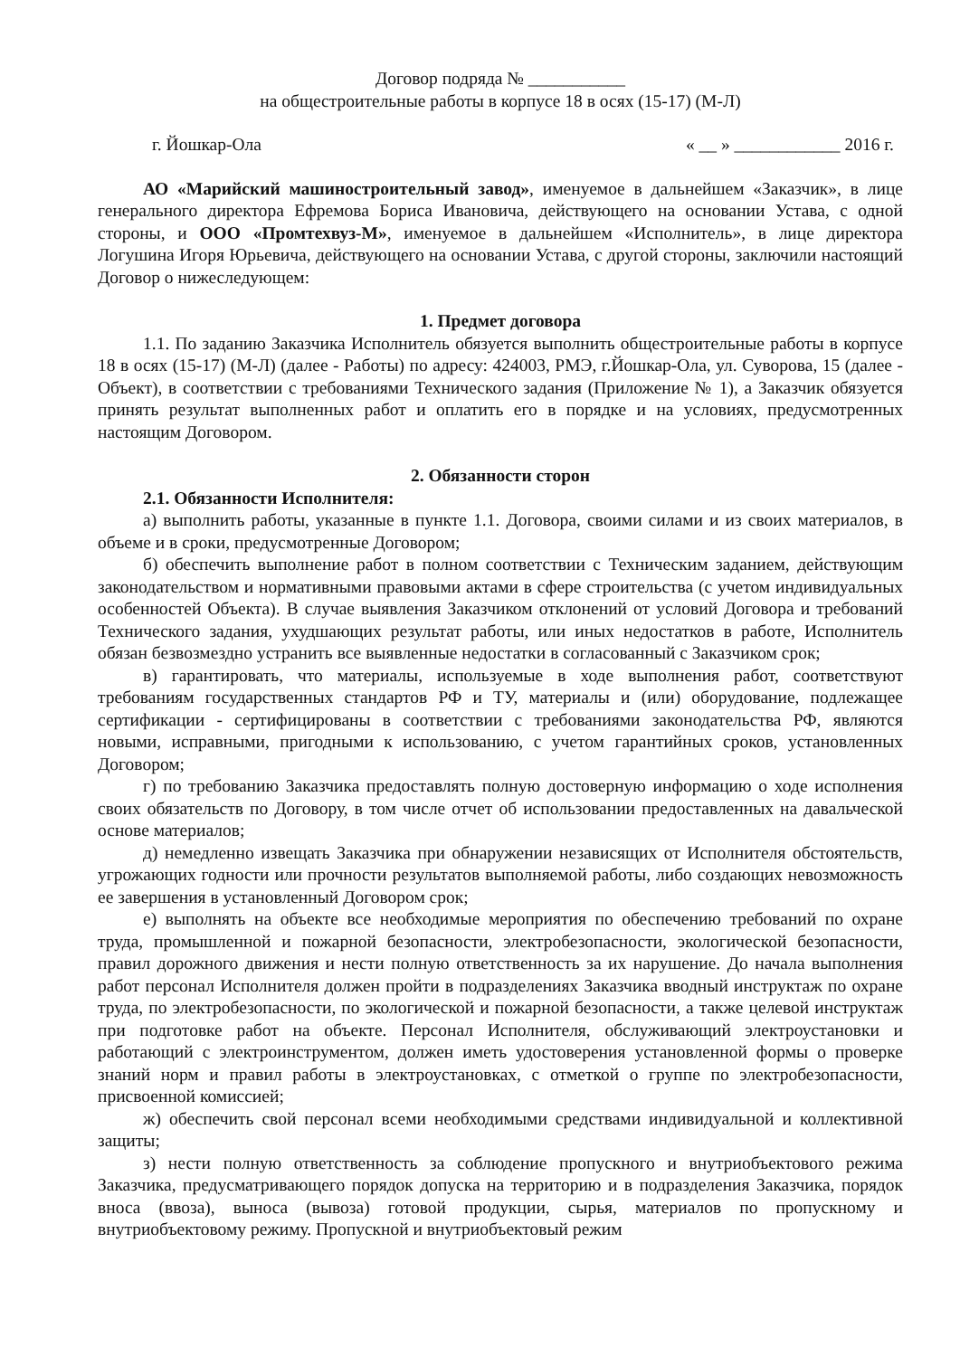Договор подряда № ___________
на общестроительные работы в корпусе 18 в осях (15-17) (М-Л)
г. Йошкар-Ола « __ » ____________ 2016 г.
АО «Марийский машиностроительный завод», именуемое в дальнейшем «Заказчик», в лице генерального директора Ефремова Бориса Ивановича, действующего на основании Устава, с одной стороны, и ООО «Промтехвуз-М», именуемое в дальнейшем «Исполнитель», в лице директора Логушина Игоря Юрьевича, действующего на основании Устава, с другой стороны, заключили настоящий Договор о нижеследующем:
1. Предмет договора
1.1. По заданию Заказчика Исполнитель обязуется выполнить общестроительные работы в корпусе 18 в осях (15-17) (М-Л) (далее - Работы) по адресу: 424003, РМЭ, г.Йошкар-Ола, ул. Суворова, 15 (далее - Объект), в соответствии с требованиями Технического задания (Приложение № 1), а Заказчик обязуется принять результат выполненных работ и оплатить его в порядке и на условиях, предусмотренных настоящим Договором.
2. Обязанности сторон
2.1. Обязанности Исполнителя:
а) выполнить работы, указанные в пункте 1.1. Договора, своими силами и из своих материалов, в объеме и в сроки, предусмотренные Договором;
б) обеспечить выполнение работ в полном соответствии с Техническим заданием, действующим законодательством и нормативными правовыми актами в сфере строительства (с учетом индивидуальных особенностей Объекта). В случае выявления Заказчиком отклонений от условий Договора и требований Технического задания, ухудшающих результат работы, или иных недостатков в работе, Исполнитель обязан безвозмездно устранить все выявленные недостатки в согласованный с Заказчиком срок;
в) гарантировать, что материалы, используемые в ходе выполнения работ, соответствуют требованиям государственных стандартов РФ и ТУ, материалы и (или) оборудование, подлежащее сертификации - сертифицированы в соответствии с требованиями законодательства РФ, являются новыми, исправными, пригодными к использованию, с учетом гарантийных сроков, установленных Договором;
г) по требованию Заказчика предоставлять полную достоверную информацию о ходе исполнения своих обязательств по Договору, в том числе отчет об использовании предоставленных на давальческой основе материалов;
д) немедленно извещать Заказчика при обнаружении независящих от Исполнителя обстоятельств, угрожающих годности или прочности результатов выполняемой работы, либо создающих невозможность ее завершения в установленный Договором срок;
е) выполнять на объекте все необходимые мероприятия по обеспечению требований по охране труда, промышленной и пожарной безопасности, электробезопасности, экологической безопасности, правил дорожного движения и нести полную ответственность за их нарушение. До начала выполнения работ персонал Исполнителя должен пройти в подразделениях Заказчика вводный инструктаж по охране труда, по электробезопасности, по экологической и пожарной безопасности, а также целевой инструктаж при подготовке работ на объекте. Персонал Исполнителя, обслуживающий электроустановки и работающий с электроинструментом, должен иметь удостоверения установленной формы о проверке знаний норм и правил работы в электроустановках, с отметкой о группе по электробезопасности, присвоенной комиссией;
ж) обеспечить свой персонал всеми необходимыми средствами индивидуальной и коллективной защиты;
з) нести полную ответственность за соблюдение пропускного и внутриобъектового режима Заказчика, предусматривающего порядок допуска на территорию и в подразделения Заказчика, порядок вноса (ввоза), выноса (вывоза) готовой продукции, сырья, материалов по пропускному и внутриобъектовому режиму. Пропускной и внутриобъектовый режим